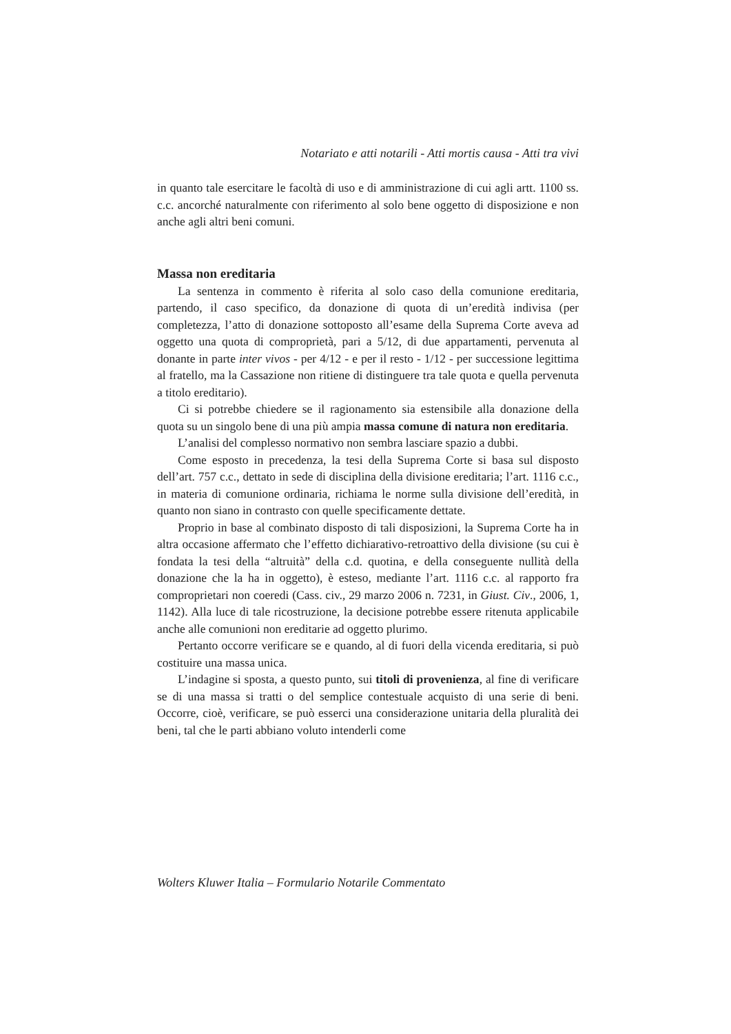Notariato e atti notarili - Atti mortis causa - Atti tra vivi
in quanto tale esercitare le facoltà di uso e di amministrazione di cui agli artt. 1100 ss. c.c. ancorché naturalmente con riferimento al solo bene oggetto di disposizione e non anche agli altri beni comuni.
Massa non ereditaria
La sentenza in commento è riferita al solo caso della comunione ereditaria, partendo, il caso specifico, da donazione di quota di un’eredità indivisa (per completezza, l’atto di donazione sottoposto all’esame della Suprema Corte aveva ad oggetto una quota di comproprietà, pari a 5/12, di due appartamenti, pervenuta al donante in parte inter vivos - per 4/12 - e per il resto - 1/12 - per successione legittima al fratello, ma la Cassazione non ritiene di distinguere tra tale quota e quella pervenuta a titolo ereditario).
Ci si potrebbe chiedere se il ragionamento sia estensibile alla donazione della quota su un singolo bene di una più ampia massa comune di natura non ereditaria.
L’analisi del complesso normativo non sembra lasciare spazio a dubbi.
Come esposto in precedenza, la tesi della Suprema Corte si basa sul disposto dell’art. 757 c.c., dettato in sede di disciplina della divisione ereditaria; l’art. 1116 c.c., in materia di comunione ordinaria, richiama le norme sulla divisione dell’eredità, in quanto non siano in contrasto con quelle specificamente dettate.
Proprio in base al combinato disposto di tali disposizioni, la Suprema Corte ha in altra occasione affermato che l’effetto dichiarativo-retroattivo della divisione (su cui è fondata la tesi della “altruità” della c.d. quotina, e della conseguente nullità della donazione che la ha in oggetto), è esteso, mediante l’art. 1116 c.c. al rapporto fra comproprietari non coeredi (Cass. civ., 29 marzo 2006 n. 7231, in Giust. Civ., 2006, 1, 1142). Alla luce di tale ricostruzione, la decisione potrebbe essere ritenuta applicabile anche alle comunioni non ereditarie ad oggetto plurimo.
Pertanto occorre verificare se e quando, al di fuori della vicenda ereditaria, si può costituire una massa unica.
L’indagine si sposta, a questo punto, sui titoli di provenienza, al fine di verificare se di una massa si tratti o del semplice contestuale acquisto di una serie di beni. Occorre, cioè, verificare, se può esserci una considerazione unitaria della pluralità dei beni, tal che le parti abbiano voluto intenderli come
Wolters Kluwer Italia – Formulario Notarile Commentato